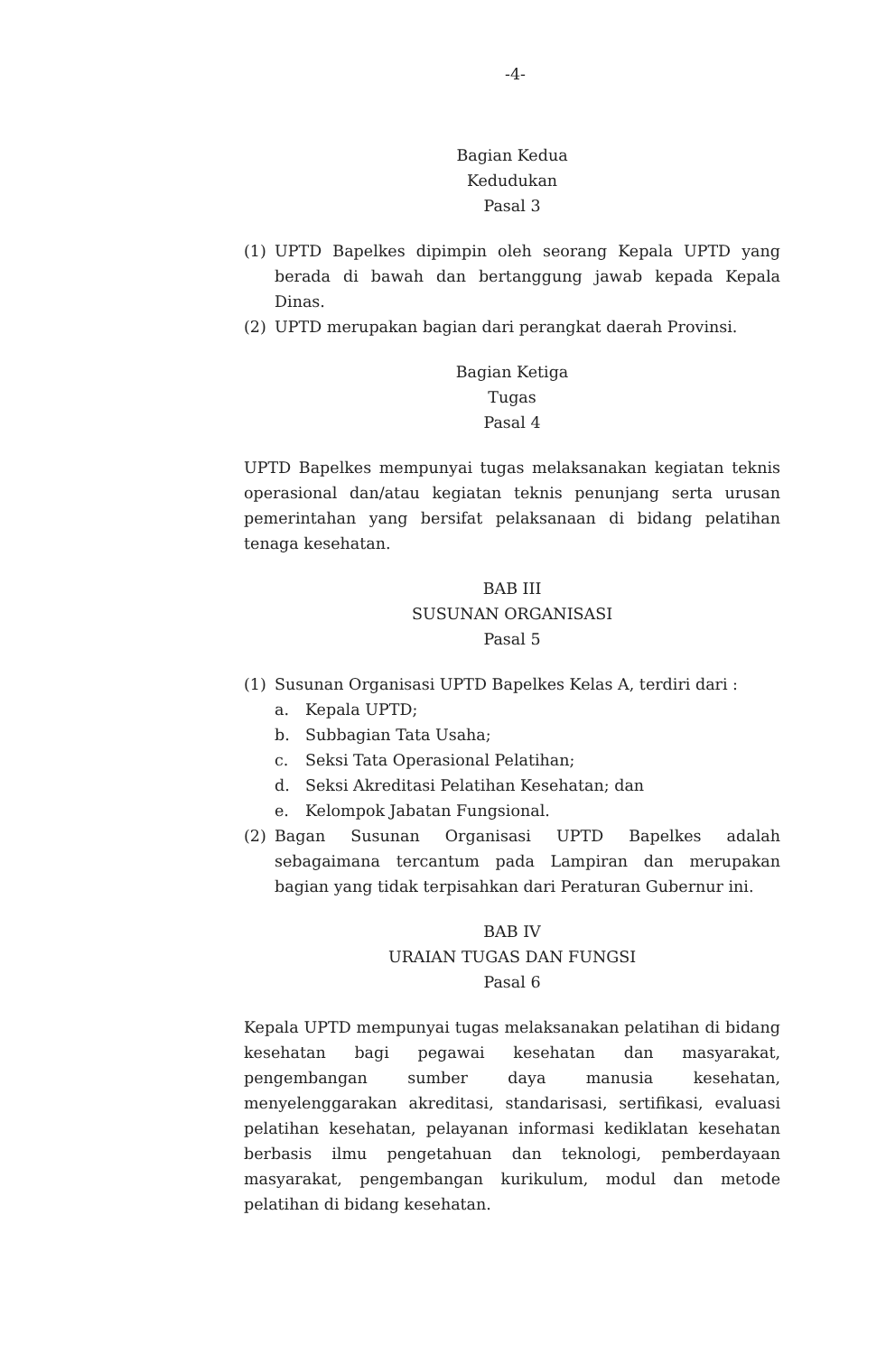-4-
Bagian Kedua
Kedudukan
Pasal 3
(1) UPTD Bapelkes dipimpin oleh seorang Kepala UPTD yang berada di bawah dan bertanggung jawab kepada Kepala Dinas.
(2) UPTD merupakan bagian dari perangkat daerah Provinsi.
Bagian Ketiga
Tugas
Pasal 4
UPTD Bapelkes mempunyai tugas melaksanakan kegiatan teknis operasional dan/atau kegiatan teknis penunjang serta urusan pemerintahan yang bersifat pelaksanaan di bidang pelatihan tenaga kesehatan.
BAB III
SUSUNAN ORGANISASI
Pasal 5
(1) Susunan Organisasi UPTD Bapelkes Kelas A, terdiri dari :
a. Kepala UPTD;
b. Subbagian Tata Usaha;
c. Seksi Tata Operasional Pelatihan;
d. Seksi Akreditasi Pelatihan Kesehatan; dan
e. Kelompok Jabatan Fungsional.
(2) Bagan Susunan Organisasi UPTD Bapelkes adalah sebagaimana tercantum pada Lampiran dan merupakan bagian yang tidak terpisahkan dari Peraturan Gubernur ini.
BAB IV
URAIAN TUGAS DAN FUNGSI
Pasal 6
Kepala UPTD mempunyai tugas melaksanakan pelatihan di bidang kesehatan bagi pegawai kesehatan dan masyarakat, pengembangan sumber daya manusia kesehatan, menyelenggarakan akreditasi, standarisasi, sertifikasi, evaluasi pelatihan kesehatan, pelayanan informasi kediklatan kesehatan berbasis ilmu pengetahuan dan teknologi, pemberdayaan masyarakat, pengembangan kurikulum, modul dan metode pelatihan di bidang kesehatan.